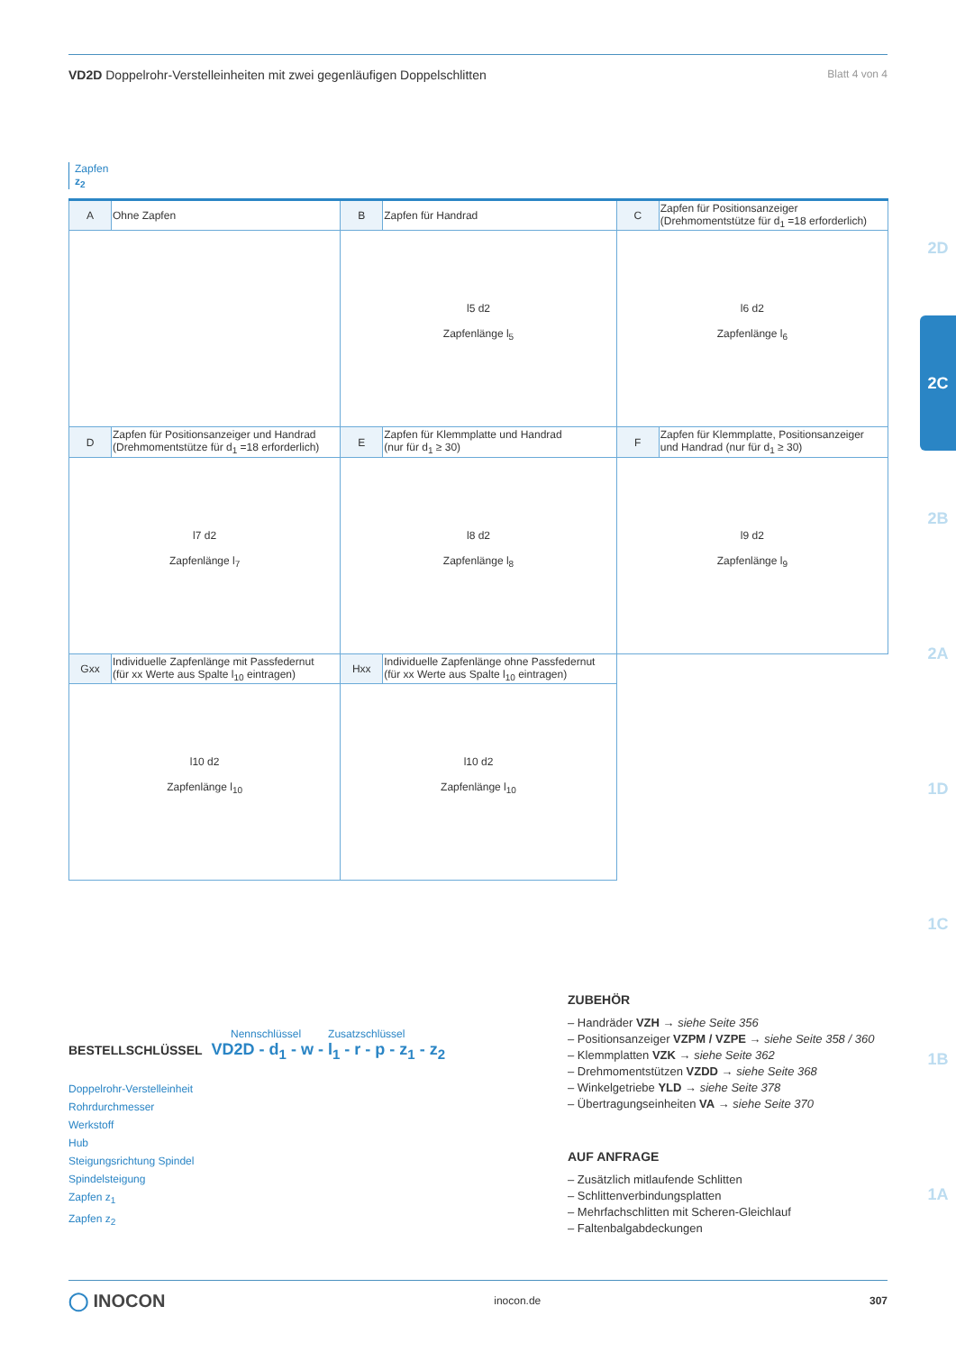VD2D Doppelrohr-Verstelleinheiten mit zwei gegenläufigen Doppelschlitten Blatt 4 von 4
Zapfen
z<sub>2</sub>
| A | Ohne Zapfen | B | Zapfen für Handrad | C | Zapfen für Positionsanzeiger (Drehmomentstütze für d<sub>1</sub> =18 erforderlich) |
| | | l5 d2 Zapfenlänge l<sub>5</sub> | | l6 d2 Zapfenlänge l<sub>6</sub> | |
| D | Zapfen für Positionsanzeiger und Handrad (Drehmomentstütze für d<sub>1</sub> =18 erforderlich) | E | Zapfen für Klemmplatte und Handrad (nur für d<sub>1</sub> ≥ 30) | F | Zapfen für Klemmplatte, Positionsanzeiger und Handrad (nur für d<sub>1</sub> ≥ 30) |
| l7 d2 Zapfenlänge l<sub>7</sub> | | l8 d2 Zapfenlänge l<sub>8</sub> | | l9 d2 Zapfenlänge l<sub>9</sub> | |
| Gxx | Individuelle Zapfenlänge mit Passfedernut (für xx Werte aus Spalte l<sub>10</sub> eintragen) | Hxx | Individuelle Zapfenlänge ohne Passfedernut (für xx Werte aus Spalte l<sub>10</sub> eintragen) | | |
| l10 d2 Zapfenlänge l<sub>10</sub> | | l10 d2 Zapfenlänge l<sub>10</sub> | | | |
2D
2C
2B
2A
1D
1C
1B
1A
Nennschlüssel Zusatzschlüssel
BESTELLSCHLÜSSEL VD2D - d<sub>1</sub> - w - l<sub>1</sub> - r - p - z<sub>1</sub> - z<sub>2</sub>
Doppelrohr-Verstelleinheit
Rohrdurchmesser
Werkstoff
Hub
Steigungsrichtung Spindel
Spindelsteigung
Zapfen z<sub>1</sub>
Zapfen z<sub>2</sub>
ZUBEHÖR
– Handräder VZH → siehe Seite 356
– Positionsanzeiger VZPM / VZPE → siehe Seite 358 / 360
– Klemmplatten VZK → siehe Seite 362
– Drehmomentstützen VZDD → siehe Seite 368
– Winkelgetriebe YLD → siehe Seite 378
– Übertragungseinheiten VA → siehe Seite 370
AUF ANFRAGE
– Zusätzlich mitlaufende Schlitten
– Schlittenverbindungsplatten
– Mehrfachschlitten mit Scheren-Gleichlauf
– Faltenbalgabdeckungen
◯ INOCON inocon.de 307